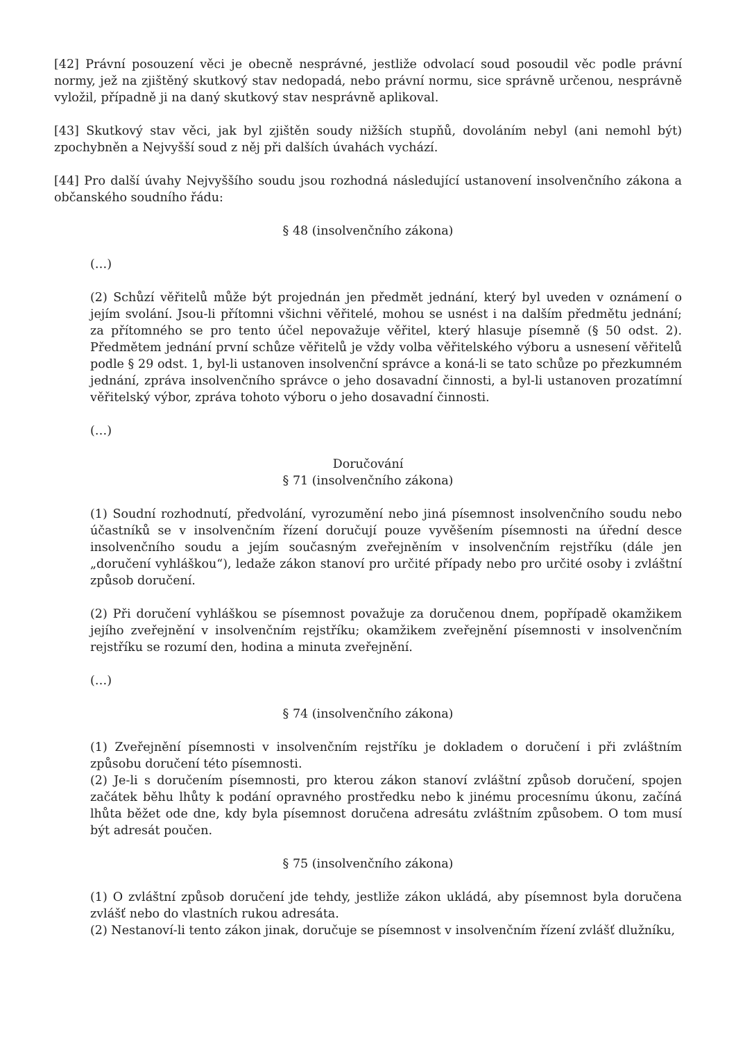[42] Právní posouzení věci je obecně nesprávné, jestliže odvolací soud posoudil věc podle právní normy, jež na zjištěný skutkový stav nedopadá, nebo právní normu, sice správně určenou, nesprávně vyložil, případně ji na daný skutkový stav nesprávně aplikoval.
[43] Skutkový stav věci, jak byl zjištěn soudy nižších stupňů, dovoláním nebyl (ani nemohl být) zpochybněn a Nejvyšší soud z něj při dalších úvahách vychází.
[44] Pro další úvahy Nejvyššího soudu jsou rozhodná následující ustanovení insolvenčního zákona a občanského soudního řádu:
§ 48 (insolvenčního zákona)
(…)
(2) Schůzí věřitelů může být projednán jen předmět jednání, který byl uveden v oznámení o jejím svolání. Jsou-li přítomni všichni věřitelé, mohou se usnést i na dalším předmětu jednání; za přítomného se pro tento účel nepovažuje věřitel, který hlasuje písemně (§ 50 odst. 2). Předmětem jednání první schůze věřitelů je vždy volba věřitelského výboru a usnesení věřitelů podle § 29 odst. 1, byl-li ustanoven insolvenční správce a koná-li se tato schůze po přezkumném jednání, zpráva insolvenčního správce o jeho dosavadní činnosti, a byl-li ustanoven prozatímní věřitelský výbor, zpráva tohoto výboru o jeho dosavadní činnosti.
(…)
Doručování
§ 71 (insolvenčního zákona)
(1) Soudní rozhodnutí, předvolání, vyrozumění nebo jiná písemnost insolvenčního soudu nebo účastníků se v insolvenčním řízení doručují pouze vyvěšením písemnosti na úřední desce insolvenčního soudu a jejím současným zveřejněním v insolvenčním rejstříku (dále jen „doručení vyhláškou“), ledaže zákon stanoví pro určité případy nebo pro určité osoby i zvláštní způsob doručení.
(2) Při doručení vyhláškou se písemnost považuje za doručenou dnem, popřípadě okamžikem jejího zveřejnění v insolvenčním rejstříku; okamžikem zveřejnění písemnosti v insolvenčním rejstříku se rozumí den, hodina a minuta zveřejnění.
(…)
§ 74 (insolvenčního zákona)
(1) Zveřejnění písemnosti v insolvenčním rejstříku je dokladem o doručení i při zvláštním způsobu doručení této písemnosti.
(2) Je-li s doručením písemnosti, pro kterou zákon stanoví zvláštní způsob doručení, spojen začátek běhu lhůty k podání opravného prostředku nebo k jinému procesnímu úkonu, začíná lhůta běžet ode dne, kdy byla písemnost doručena adresátu zvláštním způsobem. O tom musí být adresát poučen.
§ 75 (insolvenčního zákona)
(1) O zvláštní způsob doručení jde tehdy, jestliže zákon ukládá, aby písemnost byla doručena zvlášť nebo do vlastních rukou adresáta.
(2) Nestanoví-li tento zákon jinak, doručuje se písemnost v insolvenčním řízení zvlášť dlužníku,